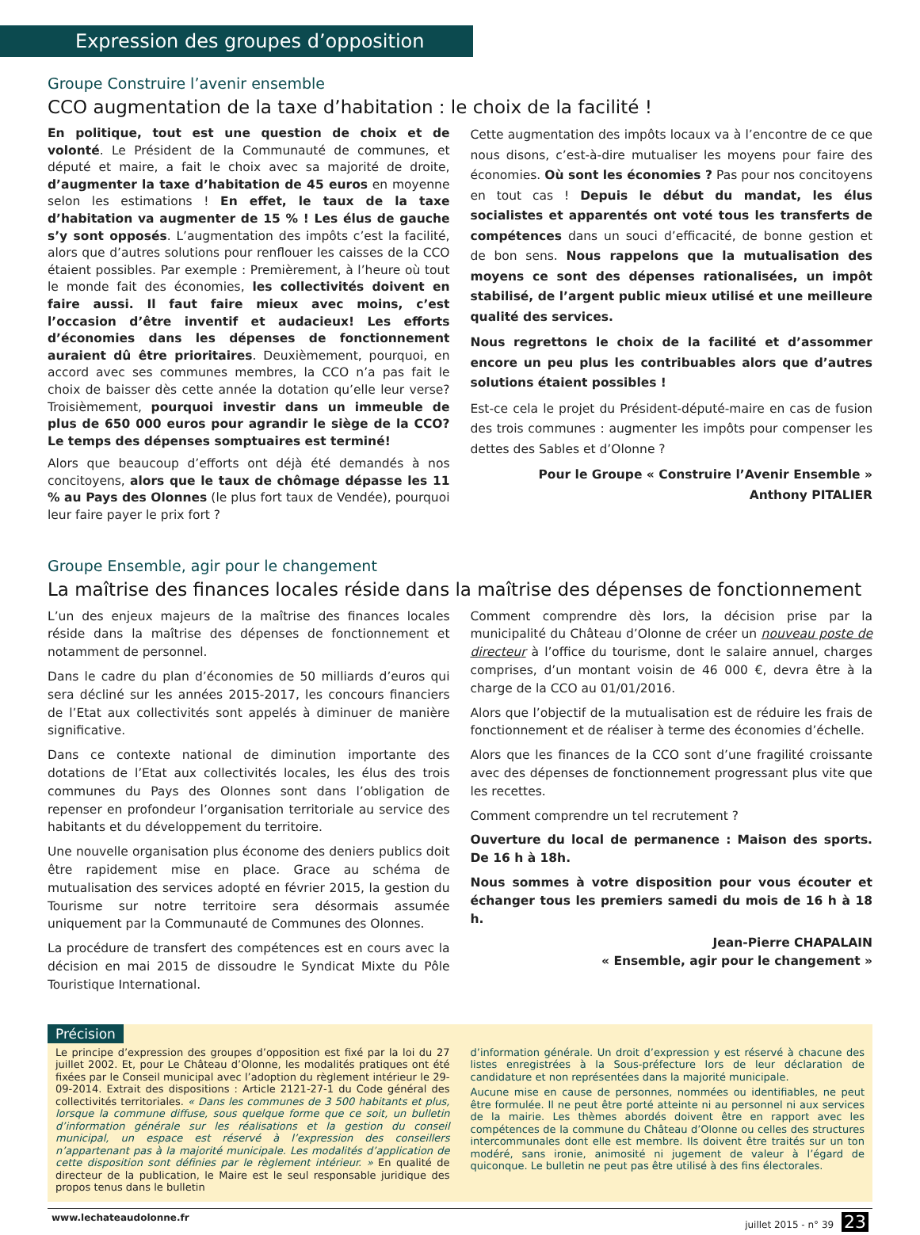Expression des groupes d’opposition
Groupe Construire l’avenir ensemble
CCO augmentation de la taxe d’habitation : le choix de la facilité !
En politique, tout est une question de choix et de volonté. Le Président de la Communauté de communes, et député et maire, a fait le choix avec sa majorité de droite, d’augmenter la taxe d’habitation de 45 euros en moyenne selon les estimations ! En effet, le taux de la taxe d’habitation va augmenter de 15 % ! Les élus de gauche s’y sont opposés. L’augmentation des impôts c’est la facilité, alors que d’autres solutions pour renflouer les caisses de la CCO étaient possibles. Par exemple : Premièrement, à l’heure où tout le monde fait des économies, les collectivités doivent en faire aussi. Il faut faire mieux avec moins, c’est l’occasion d’être inventif et audacieux! Les efforts d’économies dans les dépenses de fonctionnement auraient dû être prioritaires. Deuxièmement, pourquoi, en accord avec ses communes membres, la CCO n’a pas fait le choix de baisser dès cette année la dotation qu’elle leur verse? Troisièmement, pourquoi investir dans un immeuble de plus de 650 000 euros pour agrandir le siège de la CCO? Le temps des dépenses somptuaires est terminé!
Alors que beaucoup d’efforts ont déjà été demandés à nos concitoyens, alors que le taux de chômage dépasse les 11 % au Pays des Olonnes (le plus fort taux de Vendée), pourquoi leur faire payer le prix fort ?
Cette augmentation des impôts locaux va à l’encontre de ce que nous disons, c’est-à-dire mutualiser les moyens pour faire des économies. Où sont les économies ? Pas pour nos concitoyens en tout cas ! Depuis le début du mandat, les élus socialistes et apparentés ont voté tous les transferts de compétences dans un souci d’efficacité, de bonne gestion et de bon sens. Nous rappelons que la mutualisation des moyens ce sont des dépenses rationalisées, un impôt stabilisé, de l’argent public mieux utilisé et une meilleure qualité des services.
Nous regrettons le choix de la facilité et d’assommer encore un peu plus les contribuables alors que d’autres solutions étaient possibles !
Est-ce cela le projet du Président-député-maire en cas de fusion des trois communes : augmenter les impôts pour compenser les dettes des Sables et d’Olonne ?
Pour le Groupe « Construire l’Avenir Ensemble »
Anthony PITALIER
Groupe Ensemble, agir pour le changement
La maîtrise des finances locales réside dans la maîtrise des dépenses de fonctionnement
L’un des enjeux majeurs de la maîtrise des finances locales réside dans la maîtrise des dépenses de fonctionnement et notamment de personnel.
Dans le cadre du plan d’économies de 50 milliards d’euros qui sera décliné sur les années 2015-2017, les concours financiers de l’Etat aux collectivités sont appelés à diminuer de manière significative.
Dans ce contexte national de diminution importante des dotations de l’Etat aux collectivités locales, les élus des trois communes du Pays des Olonnes sont dans l’obligation de repenser en profondeur l’organisation territoriale au service des habitants et du développement du territoire.
Une nouvelle organisation plus économe des deniers publics doit être rapidement mise en place. Grace au schéma de mutualisation des services adopté en février 2015, la gestion du Tourisme sur notre territoire sera désormais assumée uniquement par la Communauté de Communes des Olonnes.
La procédure de transfert des compétences est en cours avec la décision en mai 2015 de dissoudre le Syndicat Mixte du Pôle Touristique International.
Comment comprendre dès lors, la décision prise par la municipalité du Château d’Olonne de créer un nouveau poste de directeur à l’office du tourisme, dont le salaire annuel, charges comprises, d’un montant voisin de 46 000 €, devra être à la charge de la CCO au 01/01/2016.
Alors que l’objectif de la mutualisation est de réduire les frais de fonctionnement et de réaliser à terme des économies d’échelle.
Alors que les finances de la CCO sont d’une fragilité croissante avec des dépenses de fonctionnement progressant plus vite que les recettes.
Comment comprendre un tel recrutement ?
Ouverture du local de permanence : Maison des sports. De 16 h à 18h.
Nous sommes à votre disposition pour vous écouter et échanger tous les premiers samedi du mois de 16 h à 18 h.
Jean-Pierre CHAPALAIN
« Ensemble, agir pour le changement »
Précision
Le principe d’expression des groupes d’opposition est fixé par la loi du 27 juillet 2002. Et, pour Le Château d’Olonne, les modalités pratiques ont été fixées par le Conseil municipal avec l’adoption du règlement intérieur le 29-09-2014. Extrait des dispositions : Article 2121-27-1 du Code général des collectivités territoriales. « Dans les communes de 3 500 habitants et plus, lorsque la commune diffuse, sous quelque forme que ce soit, un bulletin d’information générale sur les réalisations et la gestion du conseil municipal, un espace est réservé à l’expression des conseillers n’appartenant pas à la majorité municipale. Les modalités d’application de cette disposition sont définies par le règlement intérieur. » En qualité de directeur de la publication, le Maire est le seul responsable juridique des propos tenus dans le bulletin
d’information générale. Un droit d’expression y est réservé à chacune des listes enregistrées à la Sous-préfecture lors de leur déclaration de candidature et non représentées dans la majorité municipale.
Aucune mise en cause de personnes, nommées ou identifiables, ne peut être formulée. Il ne peut être porté atteinte ni au personnel ni aux services de la mairie. Les thèmes abordés doivent être en rapport avec les compétences de la commune du Château d’Olonne ou celles des structures intercommunales dont elle est membre. Ils doivent être traités sur un ton modéré, sans ironie, animosité ni jugement de valeur à l’égard de quiconque. Le bulletin ne peut pas être utilisé à des fins électorales.
www.lechateaudolonne.fr juillet 2015 - n° 39 23